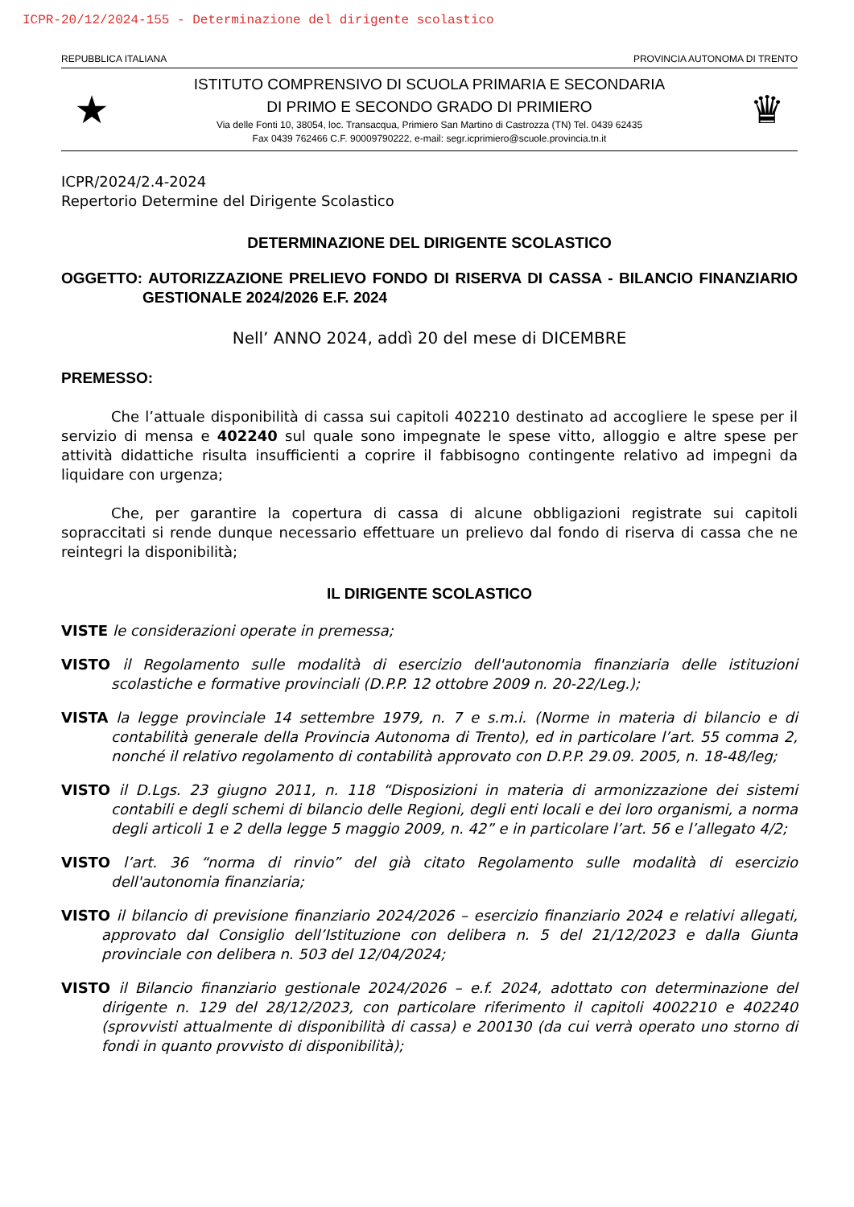ICPR-20/12/2024-155 - Determinazione del dirigente scolastico
REPUBBLICA ITALIANA PROVINCIA AUTONOMA DI TRENTO
★
ISTITUTO COMPRENSIVO DI SCUOLA PRIMARIA E SECONDARIA
DI PRIMO E SECONDO GRADO DI PRIMIERO
Via delle Fonti 10, 38054, loc. Transacqua, Primiero San Martino di Castrozza (TN) Tel. 0439 62435
Fax 0439 762466 C.F. 90009790222, e-mail: segr.icprimiero@scuole.provincia.tn.it
♛
ICPR/2024/2.4-2024
Repertorio Determine del Dirigente Scolastico
DETERMINAZIONE DEL DIRIGENTE SCOLASTICO
OGGETTO: AUTORIZZAZIONE PRELIEVO FONDO DI RISERVA DI CASSA - BILANCIO FINANZIARIO GESTIONALE 2024/2026 E.F. 2024
Nell’ ANNO 2024, addì 20 del mese di DICEMBRE
PREMESSO:
Che l’attuale disponibilità di cassa sui capitoli 402210 destinato ad accogliere le spese per il servizio di mensa e 402240 sul quale sono impegnate le spese vitto, alloggio e altre spese per attività didattiche risulta insufficienti a coprire il fabbisogno contingente relativo ad impegni da liquidare con urgenza;
Che, per garantire la copertura di cassa di alcune obbligazioni registrate sui capitoli sopraccitati si rende dunque necessario effettuare un prelievo dal fondo di riserva di cassa che ne reintegri la disponibilità;
IL DIRIGENTE SCOLASTICO
VISTE le considerazioni operate in premessa;
VISTO il Regolamento sulle modalità di esercizio dell'autonomia finanziaria delle istituzioni scolastiche e formative provinciali (D.P.P. 12 ottobre 2009 n. 20-22/Leg.);
VISTA la legge provinciale 14 settembre 1979, n. 7 e s.m.i. (Norme in materia di bilancio e di contabilità generale della Provincia Autonoma di Trento), ed in particolare l’art. 55 comma 2, nonché il relativo regolamento di contabilità approvato con D.P.P. 29.09. 2005, n. 18-48/leg;
VISTO il D.Lgs. 23 giugno 2011, n. 118 “Disposizioni in materia di armonizzazione dei sistemi contabili e degli schemi di bilancio delle Regioni, degli enti locali e dei loro organismi, a norma degli articoli 1 e 2 della legge 5 maggio 2009, n. 42” e in particolare l’art. 56 e l’allegato 4/2;
VISTO l’art. 36 “norma di rinvio” del già citato Regolamento sulle modalità di esercizio dell'autonomia finanziaria;
VISTO il bilancio di previsione finanziario 2024/2026 – esercizio finanziario 2024 e relativi allegati, approvato dal Consiglio dell’Istituzione con delibera n. 5 del 21/12/2023 e dalla Giunta provinciale con delibera n. 503 del 12/04/2024;
VISTO il Bilancio finanziario gestionale 2024/2026 – e.f. 2024, adottato con determinazione del dirigente n. 129 del 28/12/2023, con particolare riferimento il capitoli 4002210 e 402240 (sprovvisti attualmente di disponibilità di cassa) e 200130 (da cui verrà operato uno storno di fondi in quanto provvisto di disponibilità);